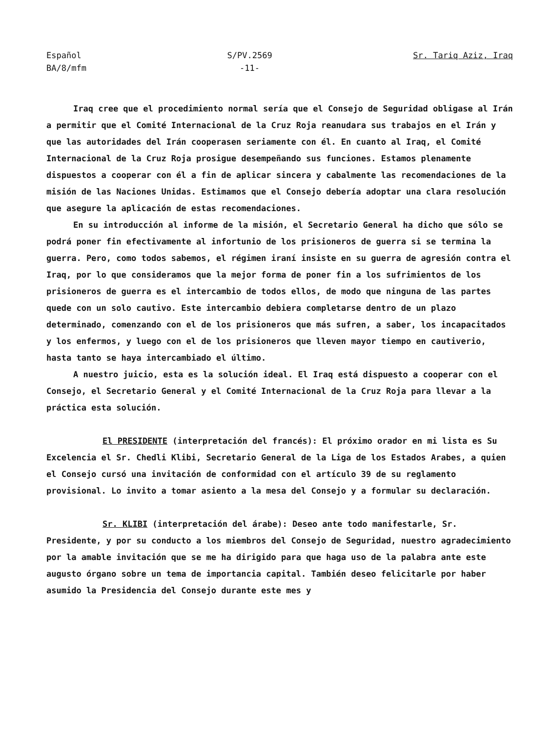Español
BA/8/mfm
S/PV.2569
-11-
Sr. Tariq Aziz, Iraq
Iraq cree que el procedimiento normal sería que el Consejo de Seguridad obligase al Irán a permitir que el Comité Internacional de la Cruz Roja reanudara sus trabajos en el Irán y que las autoridades del Irán cooperasen seriamente con él. En cuanto al Iraq, el Comité Internacional de la Cruz Roja prosigue desempeñando sus funciones. Estamos plenamente dispuestos a cooperar con él a fin de aplicar sincera y cabalmente las recomendaciones de la misión de las Naciones Unidas. Estimamos que el Consejo debería adoptar una clara resolución que asegure la aplicación de estas recomendaciones.
En su introducción al informe de la misión, el Secretario General ha dicho que sólo se podrá poner fin efectivamente al infortunio de los prisioneros de guerra si se termina la guerra. Pero, como todos sabemos, el régimen iraní insiste en su guerra de agresión contra el Iraq, por lo que consideramos que la mejor forma de poner fin a los sufrimientos de los prisioneros de guerra es el intercambio de todos ellos, de modo que ninguna de las partes quede con un solo cautivo. Este intercambio debiera completarse dentro de un plazo determinado, comenzando con el de los prisioneros que más sufren, a saber, los incapacitados y los enfermos, y luego con el de los prisioneros que lleven mayor tiempo en cautiverio, hasta tanto se haya intercambiado el último.
A nuestro juicio, esta es la solución ideal. El Iraq está dispuesto a cooperar con el Consejo, el Secretario General y el Comité Internacional de la Cruz Roja para llevar a la práctica esta solución.
El PRESIDENTE (interpretación del francés): El próximo orador en mi lista es Su Excelencia el Sr. Chedli Klibi, Secretario General de la Liga de los Estados Arabes, a quien el Consejo cursó una invitación de conformidad con el artículo 39 de su reglamento provisional. Lo invito a tomar asiento a la mesa del Consejo y a formular su declaración.
Sr. KLIBI (interpretación del árabe): Deseo ante todo manifestarle, Sr. Presidente, y por su conducto a los miembros del Consejo de Seguridad, nuestro agradecimiento por la amable invitación que se me ha dirigido para que haga uso de la palabra ante este augusto órgano sobre un tema de importancia capital. También deseo felicitarle por haber asumido la Presidencia del Consejo durante este mes y